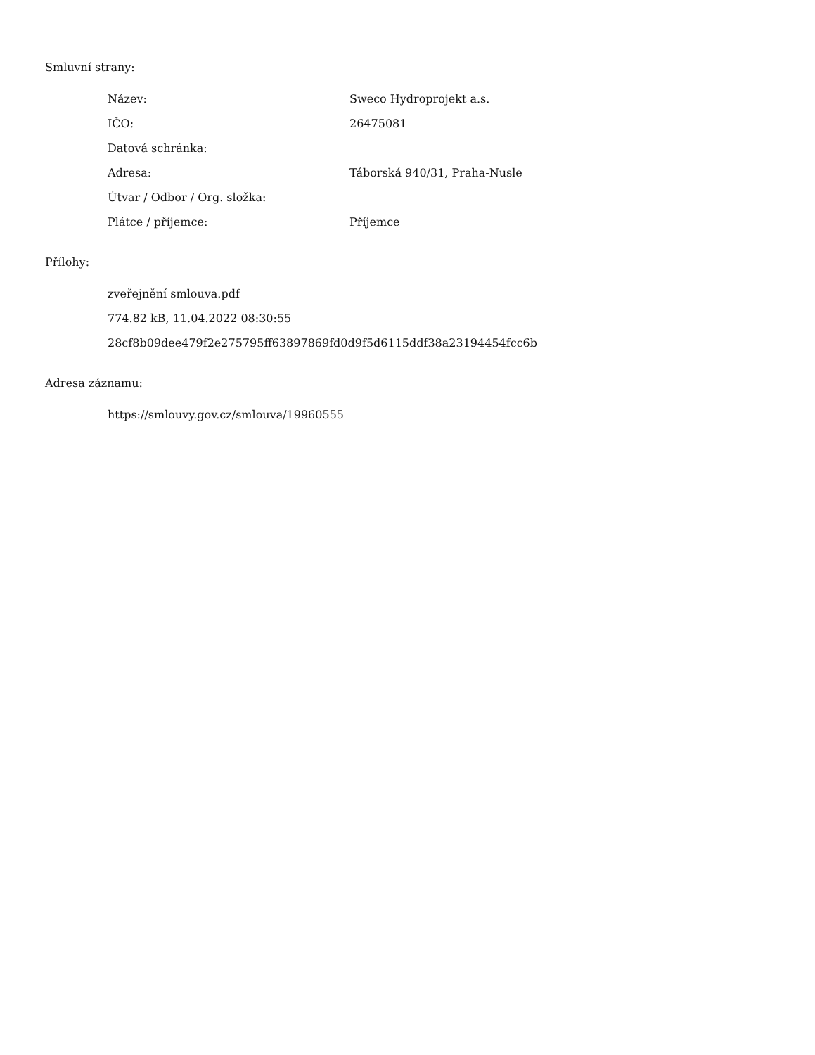Smluvní strany:
| Název: | Sweco Hydroprojekt a.s. |
| IČO: | 26475081 |
| Datová schránka: | |
| Adresa: | Táborská 940/31, Praha-Nusle |
| Útvar / Odbor / Org. složka: | |
| Plátce / příjemce: | Příjemce |
Přílohy:
zveřejnění smlouva.pdf
774.82 kB, 11.04.2022 08:30:55
28cf8b09dee479f2e275795ff63897869fd0d9f5d6115ddf38a23194454fcc6b
Adresa záznamu:
https://smlouvy.gov.cz/smlouva/19960555